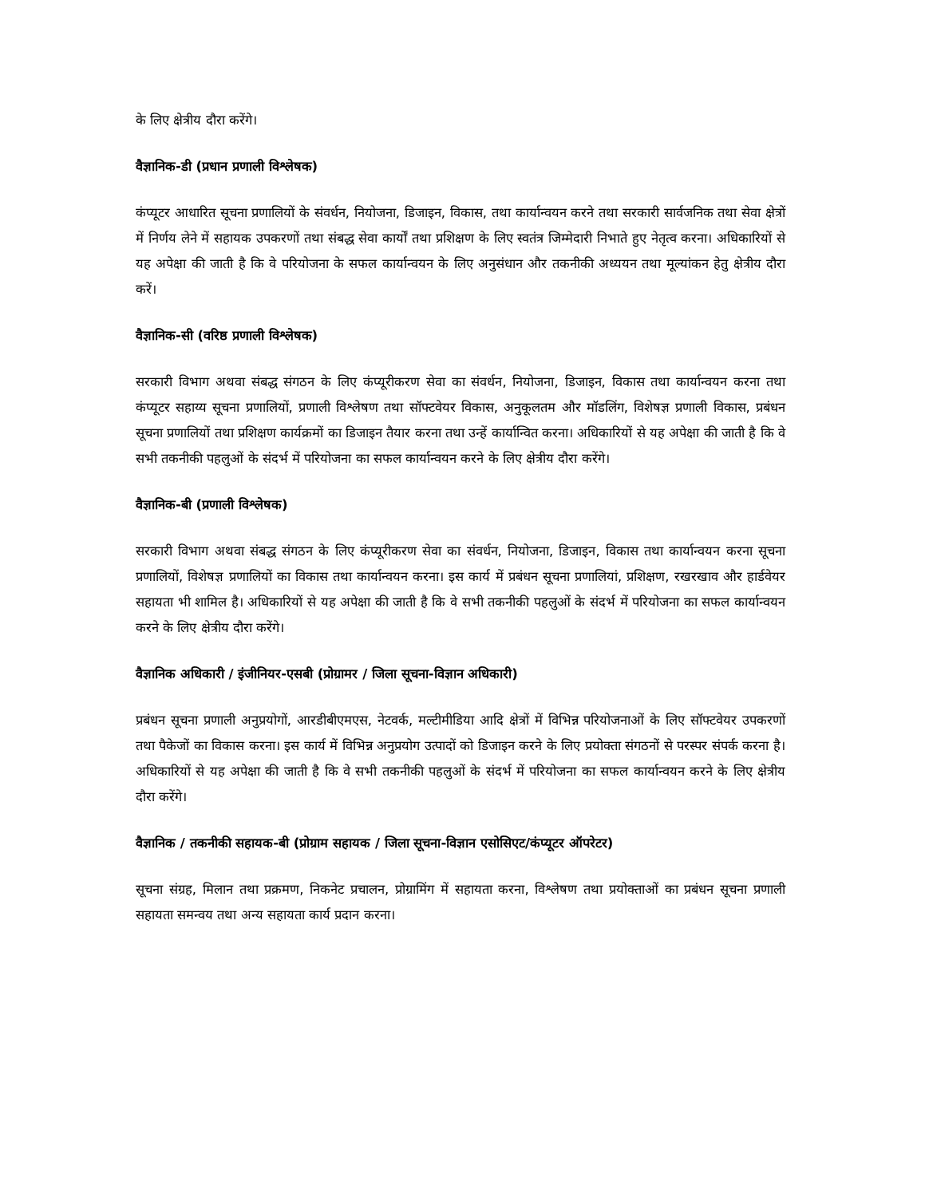के लिए क्षेत्रीय दौरा करेंगे।
वैज्ञानिक-डी (प्रधान प्रणाली विश्लेषक)
कंप्यूटर आधारित सूचना प्रणालियों के संवर्धन, नियोजना, डिजाइन, विकास, तथा कार्यान्वयन करने तथा सरकारी सार्वजनिक तथा सेवा क्षेत्रों में निर्णय लेने में सहायक उपकरणों तथा संबद्ध सेवा कार्यों तथा प्रशिक्षण के लिए स्वतंत्र जिम्मेदारी निभाते हुए नेतृत्व करना। अधिकारियों से यह अपेक्षा की जाती है कि वे परियोजना के सफल कार्यान्वयन के लिए अनुसंधान और तकनीकी अध्ययन तथा मूल्यांकन हेतु क्षेत्रीय दौरा करें।
वैज्ञानिक-सी (वरिष्ठ प्रणाली विश्लेषक)
सरकारी विभाग अथवा संबद्ध संगठन के लिए कंप्यूरीकरण सेवा का संवर्धन, नियोजना, डिजाइन, विकास तथा कार्यान्वयन करना तथा कंप्यूटर सहाय्य सूचना प्रणालियों, प्रणाली विश्लेषण तथा सॉफ्टवेयर विकास, अनुकूलतम और मॉडलिंग, विशेषज्ञ प्रणाली विकास, प्रबंधन सूचना प्रणालियों तथा प्रशिक्षण कार्यक्रमों का डिजाइन तैयार करना तथा उन्हें कार्यान्वित करना। अधिकारियों से यह अपेक्षा की जाती है कि वे सभी तकनीकी पहलुओं के संदर्भ में परियोजना का सफल कार्यान्वयन करने के लिए क्षेत्रीय दौरा करेंगे।
वैज्ञानिक-बी (प्रणाली विश्लेषक)
सरकारी विभाग अथवा संबद्ध संगठन के लिए कंप्यूरीकरण सेवा का संवर्धन, नियोजना, डिजाइन, विकास तथा कार्यान्वयन करना सूचना प्रणालियों, विशेषज्ञ प्रणालियों का विकास तथा कार्यान्वयन करना। इस कार्य में प्रबंधन सूचना प्रणालियां, प्रशिक्षण, रखरखाव और हार्डवेयर सहायता भी शामिल है। अधिकारियों से यह अपेक्षा की जाती है कि वे सभी तकनीकी पहलुओं के संदर्भ में परियोजना का सफल कार्यान्वयन करने के लिए क्षेत्रीय दौरा करेंगे।
वैज्ञानिक अधिकारी / इंजीनियर-एसबी (प्रोग्रामर / जिला सूचना-विज्ञान अधिकारी)
प्रबंधन सूचना प्रणाली अनुप्रयोगों, आरडीबीएमएस, नेटवर्क, मल्टीमीडिया आदि क्षेत्रों में विभिन्न परियोजनाओं के लिए सॉफ्टवेयर उपकरणों तथा पैकेजों का विकास करना। इस कार्य में विभिन्न अनुप्रयोग उत्पादों को डिजाइन करने के लिए प्रयोक्ता संगठनों से परस्पर संपर्क करना है। अधिकारियों से यह अपेक्षा की जाती है कि वे सभी तकनीकी पहलुओं के संदर्भ में परियोजना का सफल कार्यान्वयन करने के लिए क्षेत्रीय दौरा करेंगे।
वैज्ञानिक / तकनीकी सहायक-बी (प्रोग्राम सहायक / जिला सूचना-विज्ञान एसोसिएट/कंप्यूटर ऑपरेटर)
सूचना संग्रह, मिलान तथा प्रक्रमण, निकनेट प्रचालन, प्रोग्रामिंग में सहायता करना, विश्लेषण तथा प्रयोक्ताओं का प्रबंधन सूचना प्रणाली सहायता समन्वय तथा अन्य सहायता कार्य प्रदान करना।